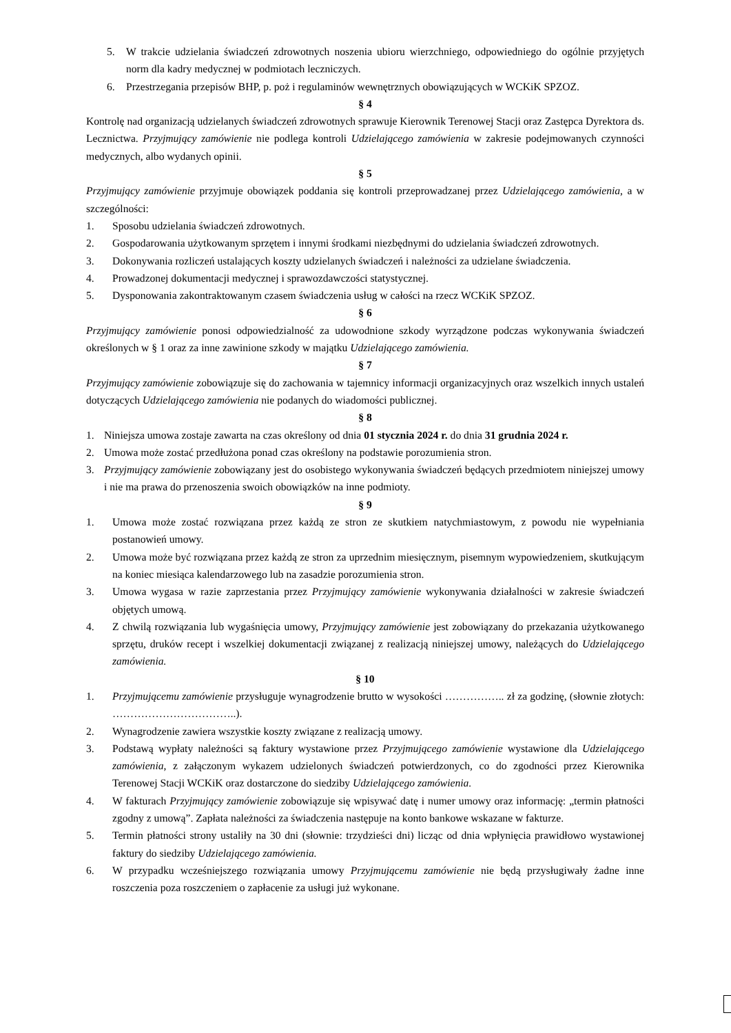5. W trakcie udzielania świadczeń zdrowotnych noszenia ubioru wierzchniego, odpowiedniego do ogólnie przyjętych norm dla kadry medycznej w podmiotach leczniczych.
6. Przestrzegania przepisów BHP, p. poż i regulaminów wewnętrznych obowiązujących w WCKiK SPZOZ.
§ 4
Kontrolę nad organizacją udzielanych świadczeń zdrowotnych sprawuje Kierownik Terenowej Stacji oraz Zastępca Dyrektora ds. Lecznictwa. Przyjmujący zamówienie nie podlega kontroli Udzielającego zamówienia w zakresie podejmowanych czynności medycznych, albo wydanych opinii.
§ 5
Przyjmujący zamówienie przyjmuje obowiązek poddania się kontroli przeprowadzanej przez Udzielającego zamówienia, a w szczególności:
1. Sposobu udzielania świadczeń zdrowotnych.
2. Gospodarowania użytkowanym sprzętem i innymi środkami niezbędnymi do udzielania świadczeń zdrowotnych.
3. Dokonywania rozliczeń ustalających koszty udzielanych świadczeń i należności za udzielane świadczenia.
4. Prowadzonej dokumentacji medycznej i sprawozdawczości statystycznej.
5. Dysponowania zakontraktowanym czasem świadczenia usług w całości na rzecz WCKiK SPZOZ.
§ 6
Przyjmujący zamówienie ponosi odpowiedzialność za udowodnione szkody wyrządzone podczas wykonywania świadczeń określonych w § 1 oraz za inne zawinione szkody w majątku Udzielającego zamówienia.
§ 7
Przyjmujący zamówienie zobowiązuje się do zachowania w tajemnicy informacji organizacyjnych oraz wszelkich innych ustaleń dotyczących Udzielającego zamówienia nie podanych do wiadomości publicznej.
§ 8
1. Niniejsza umowa zostaje zawarta na czas określony od dnia 01 stycznia 2024 r. do dnia 31 grudnia 2024 r.
2. Umowa może zostać przedłużona ponad czas określony na podstawie porozumienia stron.
3. Przyjmujący zamówienie zobowiązany jest do osobistego wykonywania świadczeń będących przedmiotem niniejszej umowy i nie ma prawa do przenoszenia swoich obowiązków na inne podmioty.
§ 9
1. Umowa może zostać rozwiązana przez każdą ze stron ze skutkiem natychmiastowym, z powodu nie wypełniania postanowień umowy.
2. Umowa może być rozwiązana przez każdą ze stron za uprzednim miesięcznym, pisemnym wypowiedzeniem, skutkującym na koniec miesiąca kalendarzowego lub na zasadzie porozumienia stron.
3. Umowa wygasa w razie zaprzestania przez Przyjmujący zamówienie wykonywania działalności w zakresie świadczeń objętych umową.
4. Z chwilą rozwiązania lub wygaśnięcia umowy, Przyjmujący zamówienie jest zobowiązany do przekazania użytkowanego sprzętu, druków recept i wszelkiej dokumentacji związanej z realizacją niniejszej umowy, należących do Udzielającego zamówienia.
§ 10
1. Przyjmującemu zamówienie przysługuje wynagrodzenie brutto w wysokości …………….. zł za godzinę, (słownie złotych: ……………………………..).
2. Wynagrodzenie zawiera wszystkie koszty związane z realizacją umowy.
3. Podstawą wypłaty należności są faktury wystawione przez Przyjmującego zamówienie wystawione dla Udzielającego zamówienia, z załączonym wykazem udzielonych świadczeń potwierdzonych, co do zgodności przez Kierownika Terenowej Stacji WCKiK oraz dostarczone do siedziby Udzielającego zamówienia.
4. W fakturach Przyjmujący zamówienie zobowiązuje się wpisywać datę i numer umowy oraz informację: „termin płatności zgodny z umową”. Zapłata należności za świadczenia następuje na konto bankowe wskazane w fakturze.
5. Termin płatności strony ustaliły na 30 dni (słownie: trzydzieści dni) licząc od dnia wpłynięcia prawidłowo wystawionej faktury do siedziby Udzielającego zamówienia.
6. W przypadku wcześniejszego rozwiązania umowy Przyjmującemu zamówienie nie będą przysługiwały żadne inne roszczenia poza roszczeniem o zapłacenie za usługi już wykonane.